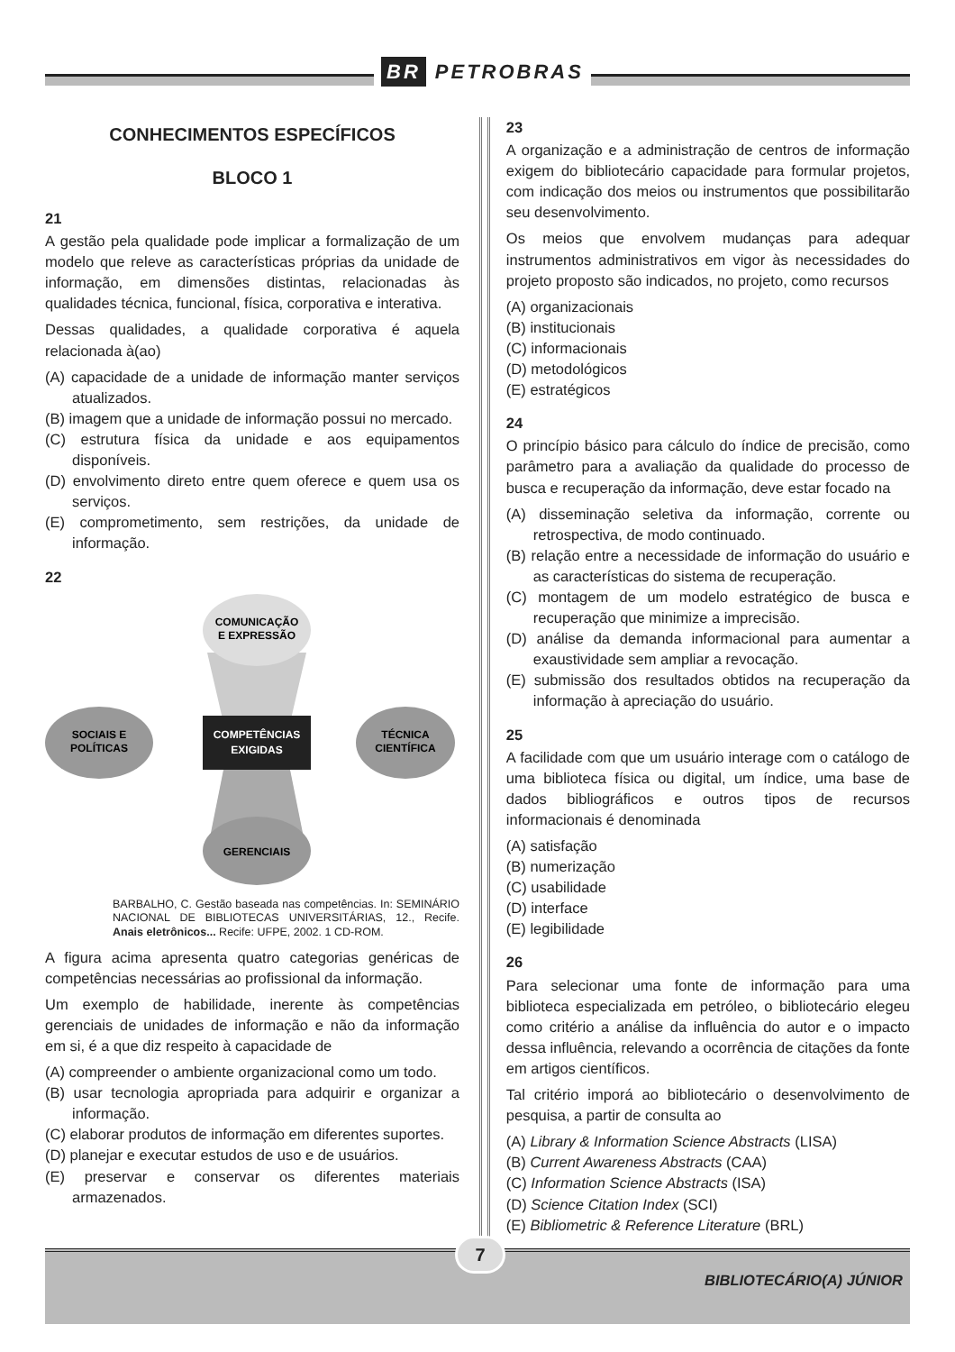BR PETROBRAS
CONHECIMENTOS ESPECÍFICOS
BLOCO 1
21
A gestão pela qualidade pode implicar a formalização de um modelo que releve as características próprias da unidade de informação, em dimensões distintas, relacionadas às qualidades técnica, funcional, física, corporativa e interativa.
Dessas qualidades, a qualidade corporativa é aquela relacionada à(ao)
(A) capacidade de a unidade de informação manter serviços atualizados.
(B) imagem que a unidade de informação possui no mercado.
(C) estrutura física da unidade e aos equipamentos disponíveis.
(D) envolvimento direto entre quem oferece e quem usa os serviços.
(E) comprometimento, sem restrições, da unidade de informação.
22
COMUNICAÇÃO
E EXPRESSÃO
GERENCIAIS
SOCIAIS E
POLÍTICAS
TÉCNICA
CIENTÍFICA
COMPETÊNCIAS
EXIGIDAS
BARBALHO, C. Gestão baseada nas competências. In: SEMINÁRIO NACIONAL DE BIBLIOTECAS UNIVERSITÁRIAS, 12., Recife. Anais eletrônicos... Recife: UFPE, 2002. 1 CD-ROM.
A figura acima apresenta quatro categorias genéricas de competências necessárias ao profissional da informação.
Um exemplo de habilidade, inerente às competências gerenciais de unidades de informação e não da informação em si, é a que diz respeito à capacidade de
(A) compreender o ambiente organizacional como um todo.
(B) usar tecnologia apropriada para adquirir e organizar a informação.
(C) elaborar produtos de informação em diferentes suportes.
(D) planejar e executar estudos de uso e de usuários.
(E) preservar e conservar os diferentes materiais armazenados.
23
A organização e a administração de centros de informação exigem do bibliotecário capacidade para formular projetos, com indicação dos meios ou instrumentos que possibilitarão seu desenvolvimento.
Os meios que envolvem mudanças para adequar instrumentos administrativos em vigor às necessidades do projeto proposto são indicados, no projeto, como recursos
(A) organizacionais
(B) institucionais
(C) informacionais
(D) metodológicos
(E) estratégicos
24
O princípio básico para cálculo do índice de precisão, como parâmetro para a avaliação da qualidade do processo de busca e recuperação da informação, deve estar focado na
(A) disseminação seletiva da informação, corrente ou retrospectiva, de modo continuado.
(B) relação entre a necessidade de informação do usuário e as características do sistema de recuperação.
(C) montagem de um modelo estratégico de busca e recuperação que minimize a imprecisão.
(D) análise da demanda informacional para aumentar a exaustividade sem ampliar a revocação.
(E) submissão dos resultados obtidos na recuperação da informação à apreciação do usuário.
25
A facilidade com que um usuário interage com o catálogo de uma biblioteca física ou digital, um índice, uma base de dados bibliográficos e outros tipos de recursos informacionais é denominada
(A) satisfação
(B) numerização
(C) usabilidade
(D) interface
(E) legibilidade
26
Para selecionar uma fonte de informação para uma biblioteca especializada em petróleo, o bibliotecário elegeu como critério a análise da influência do autor e o impacto dessa influência, relevando a ocorrência de citações da fonte em artigos científicos.
Tal critério imporá ao bibliotecário o desenvolvimento de pesquisa, a partir de consulta ao
(A) Library & Information Science Abstracts (LISA)
(B) Current Awareness Abstracts (CAA)
(C) Information Science Abstracts (ISA)
(D) Science Citation Index (SCI)
(E) Bibliometric & Reference Literature (BRL)
7
BIBLIOTECÁRIO(A) JÚNIOR